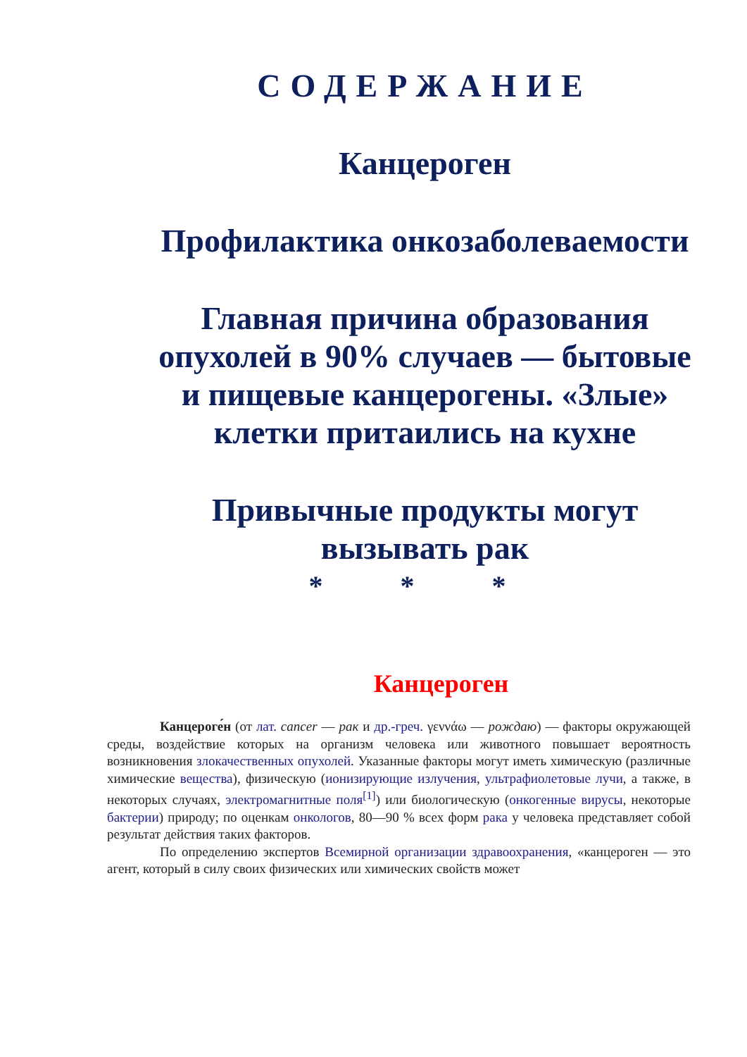СОДЕРЖАНИЕ
Канцероген
Профилактика онкозаболеваемости
Главная причина образования опухолей в 90% случаев — бытовые и пищевые канцерогены. «Злые» клетки притаились на кухне
Привычные продукты могут вызывать рак
* * *
Канцероген
Канцероге́н (от лат. cancer — рак и др.-греч. γεννάω — рождаю) — факторы окружающей среды, воздействие которых на организм человека или животного повышает вероятность возникновения злокачественных опухолей. Указанные факторы могут иметь химическую (различные химические вещества), физическую (ионизирующие излучения, ультрафиолетовые лучи, а также, в некоторых случаях, электромагнитные поля<sup>[1]</sup>) или биологическую (онкогенные вирусы, некоторые бактерии) природу; по оценкам онкологов, 80—90 % всех форм рака у человека представляет собой результат действия таких факторов.
По определению экспертов Всемирной организации здравоохранения, «канцероген — это агент, который в силу своих физических или химических свойств может